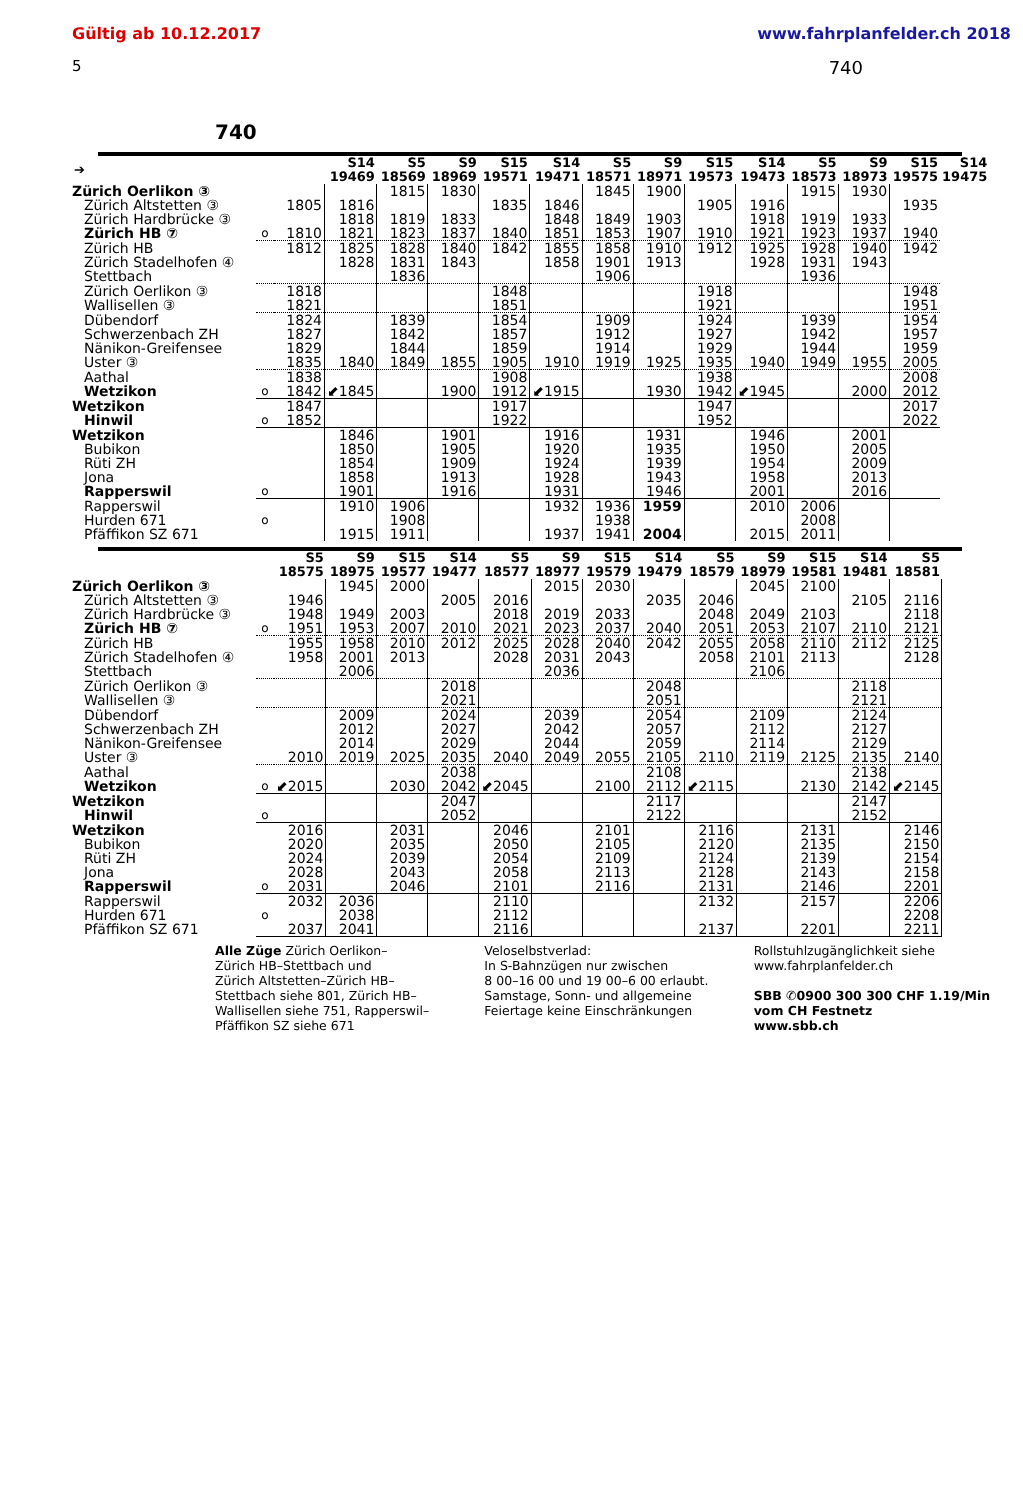Gültig ab 10.12.2017 www.fahrplanfelder.ch 2018
5 740
740
| ➔ | | | S14 19469 | S5 18569 | S9 18969 | S15 19571 | S14 19471 | S5 18571 | S9 18971 | S15 19573 | S14 19473 | S5 18573 | S9 18973 | S15 19575 | S14 19475 |
| --- | --- | --- | --- | --- | --- | --- | --- | --- | --- | --- | --- | --- | --- | --- | --- |
| Zürich Oerlikon ③ | | | | 1815 | 1830 | | | 1845 | 1900 | | | 1915 | 1930 | | |
| Zürich Altstetten ③ | | 1805 | 1816 | | | 1835 | 1846 | | | 1905 | 1916 | | | 1935 | |
| Zürich Hardbrücke ③ | | | 1818 | 1819 | 1833 | | 1848 | 1849 | 1903 | | 1918 | 1919 | 1933 | | |
| Zürich HB ⑦ | o | 1810 | 1821 | 1823 | 1837 | 1840 | 1851 | 1853 | 1907 | 1910 | 1921 | 1923 | 1937 | 1940 | |
| Zürich HB | | 1812 | 1825 | 1828 | 1840 | 1842 | 1855 | 1858 | 1910 | 1912 | 1925 | 1928 | 1940 | 1942 | |
| Zürich Stadelhofen ④ | | | 1828 | 1831 | 1843 | | 1858 | 1901 | 1913 | | 1928 | 1931 | 1943 | | |
| Stettbach | | | | 1836 | | | | 1906 | | | | 1936 | | | |
| Zürich Oerlikon ③ | | 1818 | | | | 1848 | | | | 1918 | | | | 1948 | |
| Wallisellen ③ | | 1821 | | | | 1851 | | | | 1921 | | | | 1951 | |
| Dübendorf | | 1824 | | 1839 | | 1854 | | 1909 | | 1924 | | 1939 | | 1954 | |
| Schwerzenbach ZH | | 1827 | | 1842 | | 1857 | | 1912 | | 1927 | | 1942 | | 1957 | |
| Nänikon-Greifensee | | 1829 | | 1844 | | 1859 | | 1914 | | 1929 | | 1944 | | 1959 | |
| Uster ③ | | 1835 | 1840 | 1849 | 1855 | 1905 | 1910 | 1919 | 1925 | 1935 | 1940 | 1949 | 1955 | 2005 | |
| Aathal | | 1838 | | | | 1908 | | | | 1938 | | | | 2008 | |
| Wetzikon | o | 1842 | ⬋1845 | | 1900 | 1912 | ⬋1915 | | 1930 | 1942 | ⬋1945 | | 2000 | 2012 | |
| Wetzikon | | 1847 | | | | 1917 | | | | 1947 | | | | 2017 | |
| Hinwil | o | 1852 | | | | 1922 | | | | 1952 | | | | 2022 | |
| Wetzikon | | | 1846 | | 1901 | | 1916 | | 1931 | | 1946 | | 2001 | | |
| Bubikon | | | 1850 | | 1905 | | 1920 | | 1935 | | 1950 | | 2005 | | |
| Rüti ZH | | | 1854 | | 1909 | | 1924 | | 1939 | | 1954 | | 2009 | | |
| Jona | | | 1858 | | 1913 | | 1928 | | 1943 | | 1958 | | 2013 | | |
| Rapperswil | o | | 1901 | | 1916 | | 1931 | | 1946 | | 2001 | | 2016 | | |
| Rapperswil | | | 1910 | 1906 | | | 1932 | 1936 | 1959 | | 2010 | 2006 | | | |
| Hurden 671 | o | | | 1908 | | | | 1938 | | | | 2008 | | | |
| Pfäffikon SZ 671 | | | 1915 | 1911 | | | 1937 | 1941 | 2004 | | 2015 | 2011 | | | |
| | | S5 18575 | S9 18975 | S15 19577 | S14 19477 | S5 18577 | S9 18977 | S15 19579 | S14 19479 | S5 18579 | S9 18979 | S15 19581 | S14 19481 | S5 18581 |
| --- | --- | --- | --- | --- | --- | --- | --- | --- | --- | --- | --- | --- | --- | --- |
| Zürich Oerlikon ③ | | | 1945 | 2000 | | | 2015 | 2030 | | | 2045 | 2100 | | |
| Zürich Altstetten ③ | | 1946 | | | 2005 | 2016 | | | 2035 | 2046 | | | 2105 | 2116 |
| Zürich Hardbrücke ③ | | 1948 | 1949 | 2003 | | 2018 | 2019 | 2033 | | 2048 | 2049 | 2103 | | 2118 |
| Zürich HB ⑦ | o | 1951 | 1953 | 2007 | 2010 | 2021 | 2023 | 2037 | 2040 | 2051 | 2053 | 2107 | 2110 | 2121 |
| Zürich HB | | 1955 | 1958 | 2010 | 2012 | 2025 | 2028 | 2040 | 2042 | 2055 | 2058 | 2110 | 2112 | 2125 |
| Zürich Stadelhofen ④ | | 1958 | 2001 | 2013 | | 2028 | 2031 | 2043 | | 2058 | 2101 | 2113 | | 2128 |
| Stettbach | | | 2006 | | | | 2036 | | | | 2106 | | | |
| Zürich Oerlikon ③ | | | | | 2018 | | | | 2048 | | | | 2118 | |
| Wallisellen ③ | | | | | 2021 | | | | 2051 | | | | 2121 | |
| Dübendorf | | | 2009 | | 2024 | | 2039 | | 2054 | | 2109 | | 2124 | |
| Schwerzenbach ZH | | | 2012 | | 2027 | | 2042 | | 2057 | | 2112 | | 2127 | |
| Nänikon-Greifensee | | | 2014 | | 2029 | | 2044 | | 2059 | | 2114 | | 2129 | |
| Uster ③ | | 2010 | 2019 | 2025 | 2035 | 2040 | 2049 | 2055 | 2105 | 2110 | 2119 | 2125 | 2135 | 2140 |
| Aathal | | | | | 2038 | | | | 2108 | | | | 2138 | |
| Wetzikon | o | ⬋2015 | | 2030 | 2042 | ⬋2045 | | 2100 | 2112 | ⬋2115 | | 2130 | 2142 | ⬋2145 |
| Wetzikon | | | | | 2047 | | | | 2117 | | | | 2147 | |
| Hinwil | o | | | | 2052 | | | | 2122 | | | | 2152 | |
| Wetzikon | | 2016 | | 2031 | | 2046 | | 2101 | | 2116 | | 2131 | | 2146 |
| Bubikon | | 2020 | | 2035 | | 2050 | | 2105 | | 2120 | | 2135 | | 2150 |
| Rüti ZH | | 2024 | | 2039 | | 2054 | | 2109 | | 2124 | | 2139 | | 2154 |
| Jona | | 2028 | | 2043 | | 2058 | | 2113 | | 2128 | | 2143 | | 2158 |
| Rapperswil | o | 2031 | | 2046 | | 2101 | | 2116 | | 2131 | | 2146 | | 2201 |
| Rapperswil | | 2032 | 2036 | | | 2110 | | | | 2132 | | 2157 | | 2206 |
| Hurden 671 | o | | 2038 | | | 2112 | | | | | | | | 2208 |
| Pfäffikon SZ 671 | | 2037 | 2041 | | | 2116 | | | | 2137 | | 2201 | | 2211 |
Alle Züge Zürich Oerlikon–
Zürich HB–Stettbach und
Zürich Altstetten–Zürich HB–
Stettbach siehe 801, Zürich HB–
Wallisellen siehe 751, Rapperswil–
Pfäffikon SZ siehe 671
Veloselbstverlad:
In S-Bahnzügen nur zwischen
8 00–16 00 und 19 00–6 00 erlaubt.
Samstage, Sonn- und allgemeine
Feiertage keine Einschränkungen
Rollstuhlzugänglichkeit siehe
www.fahrplanfelder.ch
SBB ✆0900 300 300 CHF 1.19/Min
vom CH Festnetz
www.sbb.ch